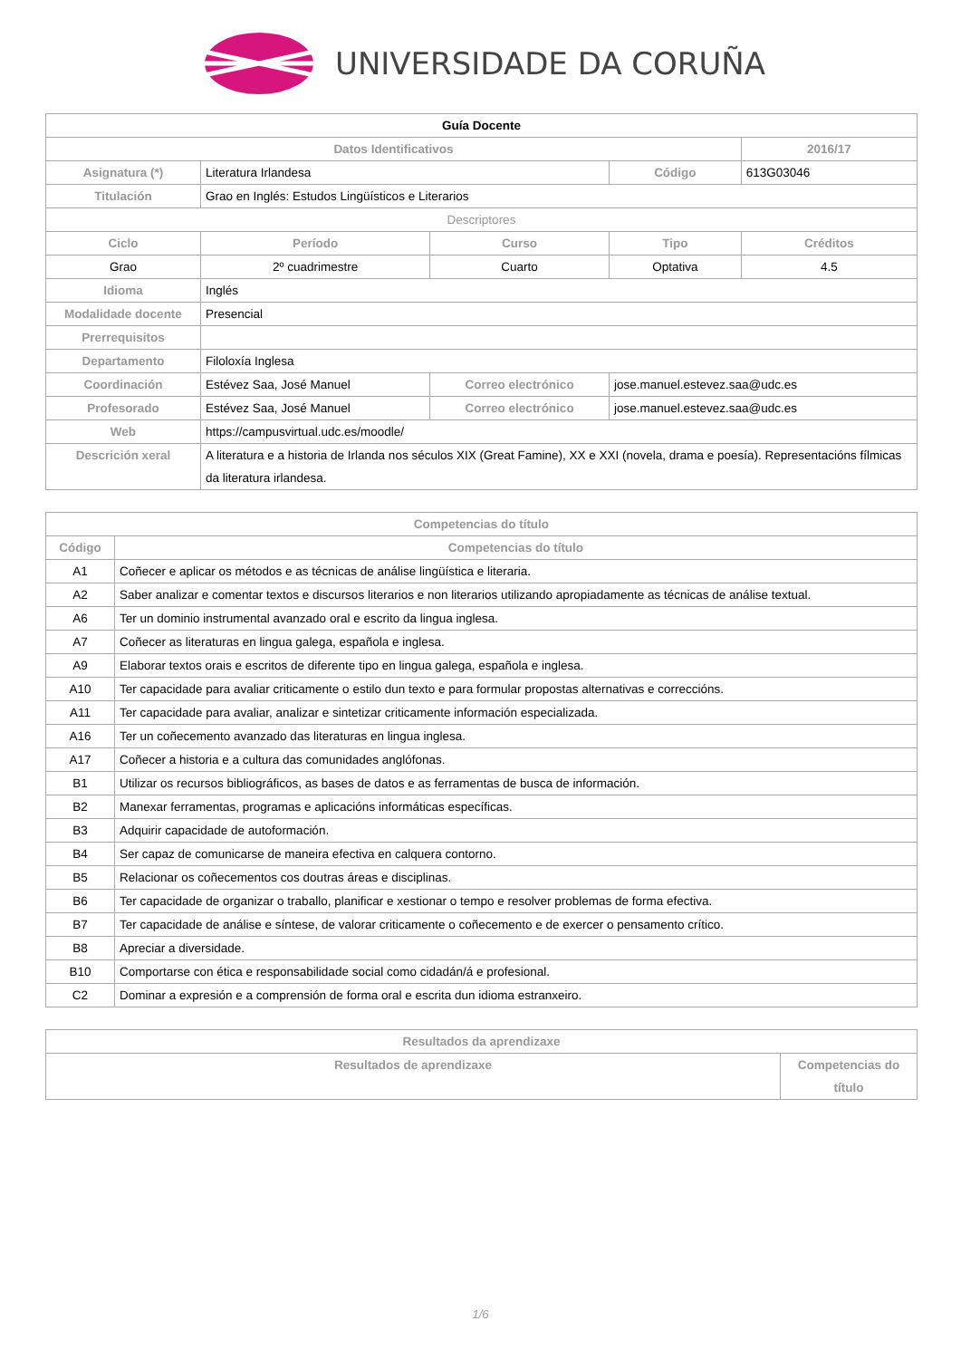UNIVERSIDADE DA CORUÑA
| Guía Docente | | | | | |
| Datos Identificativos | | | | | 2016/17 |
| Asignatura (*) | Literatura Irlandesa | | | Código | 613G03046 |
| Titulación | Grao en Inglés: Estudos Lingüísticos e Literarios | | | | |
| Descriptores | | | | | |
| Ciclo | | Período | Curso | Tipo | Créditos |
| Grao | | 2º cuadrimestre | Cuarto | Optativa | 4.5 |
| Idioma | Inglés | | | | |
| Modalidade docente | Presencial | | | | |
| Prerrequisitos | | | | | |
| Departamento | Filoloxía Inglesa | | | | |
| Coordinación | Estévez Saa, José Manuel | | Correo electrónico | jose.manuel.estevez.saa@udc.es | |
| Profesorado | Estévez Saa, José Manuel | | Correo electrónico | jose.manuel.estevez.saa@udc.es | |
| Web | https://campusvirtual.udc.es/moodle/ | | | | |
| Descrición xeral | A literatura e a historia de Irlanda nos séculos XIX (Great Famine), XX e XXI (novela, drama e poesía). Representacións fílmicas da literatura irlandesa. | | | | |
| Competencias do título | |
| --- | --- |
| Código | Competencias do título |
| A1 | Coñecer e aplicar os métodos e as técnicas de análise lingüística e literaria. |
| A2 | Saber analizar e comentar textos e discursos literarios e non literarios utilizando apropiadamente as técnicas de análise textual. |
| A6 | Ter un dominio instrumental avanzado oral e escrito da lingua inglesa. |
| A7 | Coñecer as literaturas en lingua galega, española e inglesa. |
| A9 | Elaborar textos orais e escritos de diferente tipo en lingua galega, española e inglesa. |
| A10 | Ter capacidade para avaliar criticamente o estilo dun texto e para formular propostas alternativas e correccións. |
| A11 | Ter capacidade para avaliar, analizar e sintetizar criticamente información especializada. |
| A16 | Ter un coñecemento avanzado das literaturas en lingua inglesa. |
| A17 | Coñecer a historia e a cultura das comunidades anglófonas. |
| B1 | Utilizar os recursos bibliográficos, as bases de datos e as ferramentas de busca de información. |
| B2 | Manexar ferramentas, programas e aplicacións informáticas específicas. |
| B3 | Adquirir capacidade de autoformación. |
| B4 | Ser capaz de comunicarse de maneira efectiva en calquera contorno. |
| B5 | Relacionar os coñecementos cos doutras áreas e disciplinas. |
| B6 | Ter capacidade de organizar o traballo, planificar e xestionar o tempo e resolver problemas de forma efectiva. |
| B7 | Ter capacidade de análise e síntese, de valorar criticamente o coñecemento e de exercer o pensamento crítico. |
| B8 | Apreciar a diversidade. |
| B10 | Comportarse con ética e responsabilidade social como cidadán/á e profesional. |
| C2 | Dominar a expresión e a comprensión de forma oral e escrita dun idioma estranxeiro. |
| Resultados da aprendizaxe | |
| --- | --- |
| Resultados de aprendizaxe | Competencias do título |
1/6